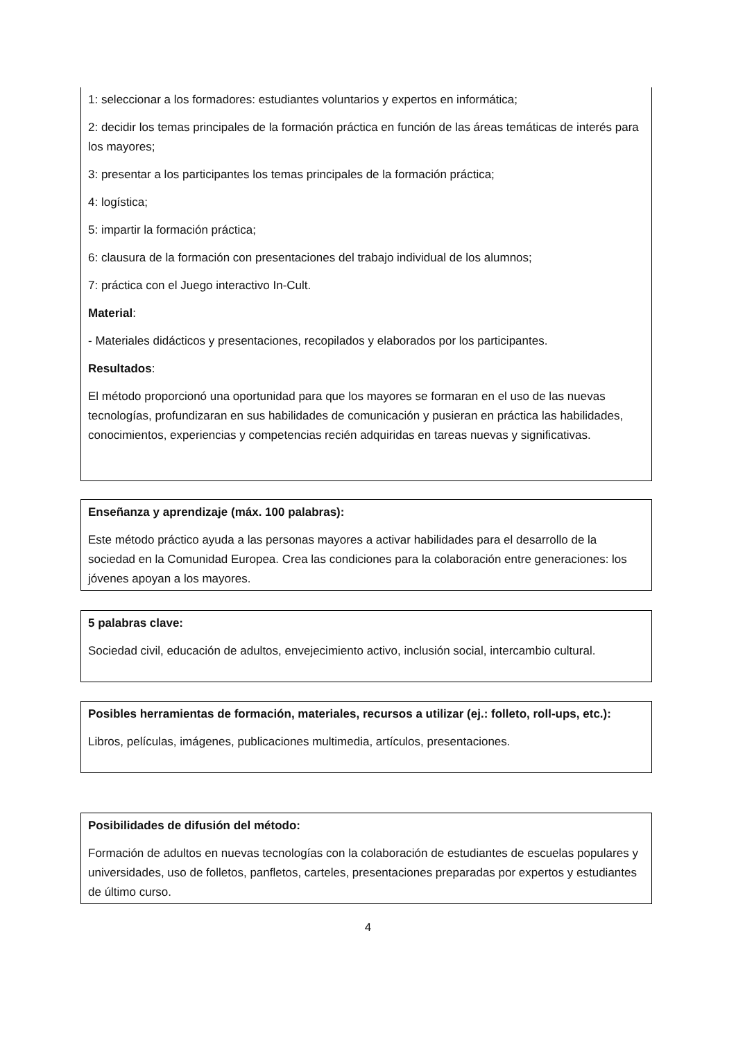1: seleccionar a los formadores: estudiantes voluntarios y expertos en informática;
2: decidir los temas principales de la formación práctica en función de las áreas temáticas de interés para los mayores;
3: presentar a los participantes los temas principales de la formación práctica;
4: logística;
5: impartir la formación práctica;
6: clausura de la formación con presentaciones del trabajo individual de los alumnos;
7: práctica con el Juego interactivo In-Cult.
Material:
- Materiales didácticos y presentaciones, recopilados y elaborados por los participantes.
Resultados:
El método proporcionó una oportunidad para que los mayores se formaran en el uso de las nuevas tecnologías, profundizaran en sus habilidades de comunicación y pusieran en práctica las habilidades, conocimientos, experiencias y competencias recién adquiridas en tareas nuevas y significativas.
Enseñanza y aprendizaje (máx. 100 palabras):
Este método práctico ayuda a las personas mayores a activar habilidades para el desarrollo de la sociedad en la Comunidad Europea. Crea las condiciones para la colaboración entre generaciones: los jóvenes apoyan a los mayores.
5 palabras clave:
Sociedad civil, educación de adultos, envejecimiento activo, inclusión social, intercambio cultural.
Posibles herramientas de formación, materiales, recursos a utilizar (ej.: folleto, roll-ups, etc.):
Libros, películas, imágenes, publicaciones multimedia, artículos, presentaciones.
Posibilidades de difusión del método:
Formación de adultos en nuevas tecnologías con la colaboración de estudiantes de escuelas populares y universidades, uso de folletos, panfletos, carteles, presentaciones preparadas por expertos y estudiantes de último curso.
4